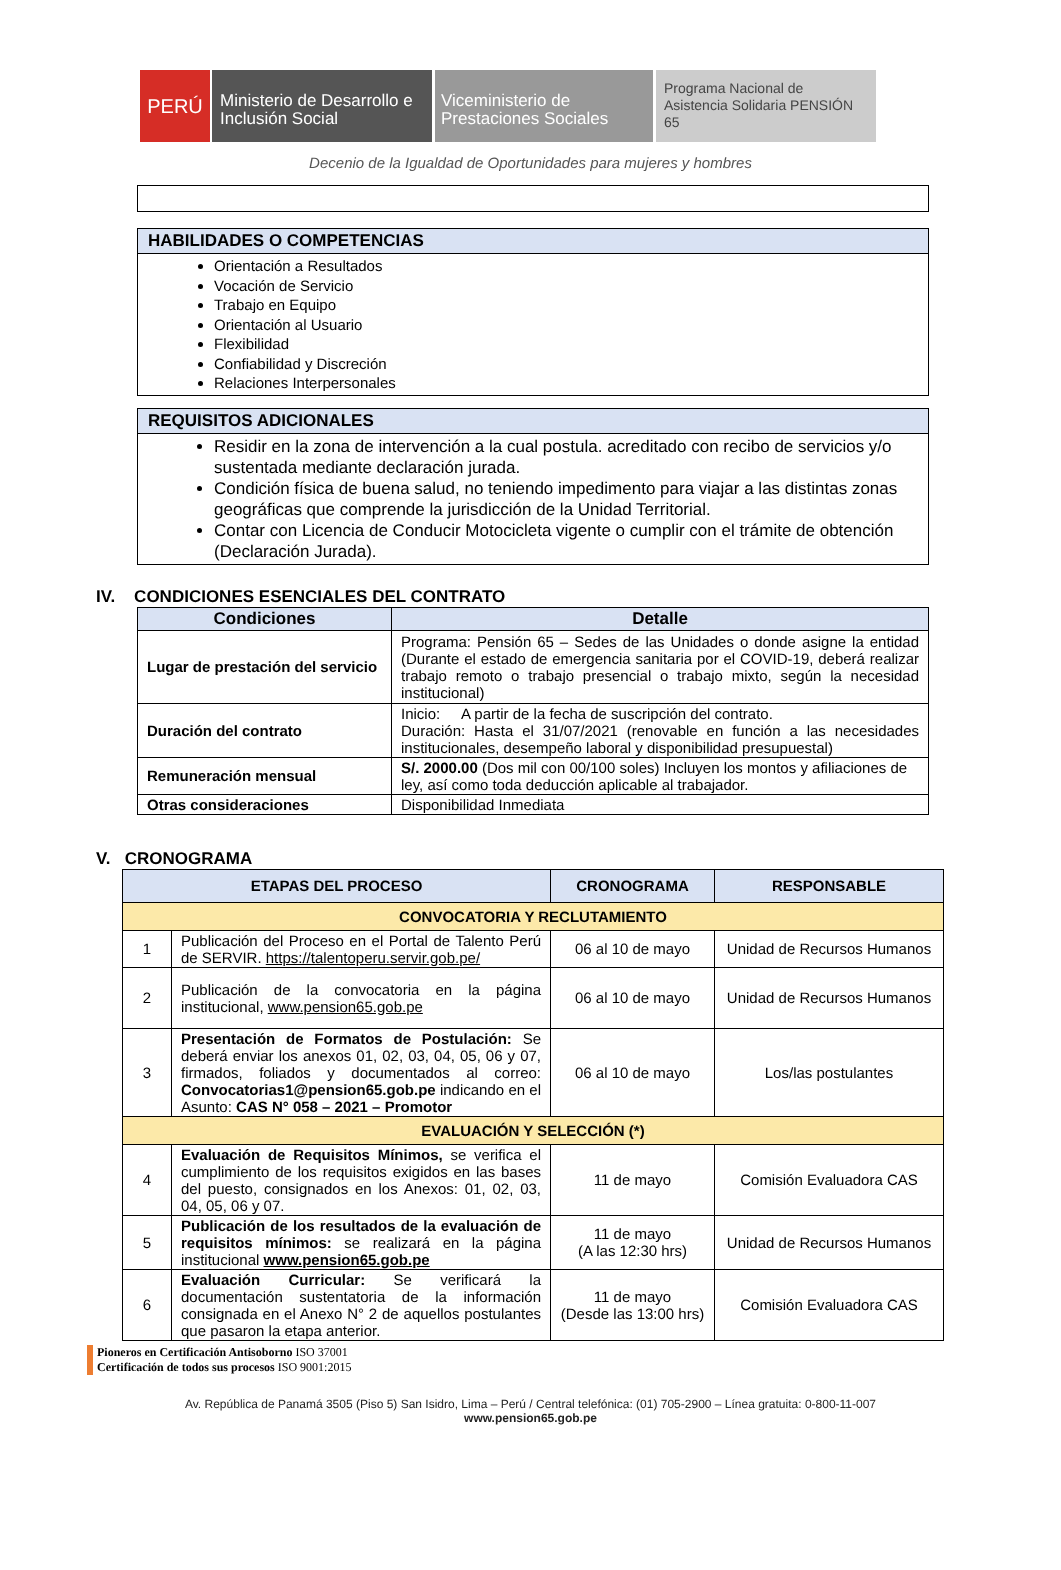PERÚ
Ministerio de Desarrollo e Inclusión Social
Viceministerio de Prestaciones Sociales
Programa Nacional de Asistencia Solidaria PENSIÓN 65
Decenio de la Igualdad de Oportunidades para mujeres y hombres
HABILIDADES O COMPETENCIAS
Orientación a Resultados
Vocación de Servicio
Trabajo en Equipo
Orientación al Usuario
Flexibilidad
Confiabilidad y Discreción
Relaciones Interpersonales
REQUISITOS ADICIONALES
Residir en la zona de intervención a la cual postula. acreditado con recibo de servicios y/o sustentada mediante declaración jurada.
Condición física de buena salud, no teniendo impedimento para viajar a las distintas zonas geográficas que comprende la jurisdicción de la Unidad Territorial.
Contar con Licencia de Conducir Motocicleta vigente o cumplir con el trámite de obtención (Declaración Jurada).
IV. CONDICIONES ESENCIALES DEL CONTRATO
| Condiciones | Detalle |
| --- | --- |
| Lugar de prestación del servicio | Programa: Pensión 65 – Sedes de las Unidades o donde asigne la entidad (Durante el estado de emergencia sanitaria por el COVID-19, deberá realizar trabajo remoto o trabajo presencial o trabajo mixto, según la necesidad institucional) |
| Duración del contrato | Inicio: A partir de la fecha de suscripción del contrato. Duración: Hasta el 31/07/2021 (renovable en función a las necesidades institucionales, desempeño laboral y disponibilidad presupuestal) |
| Remuneración mensual | S/. 2000.00 (Dos mil con 00/100 soles) Incluyen los montos y afiliaciones de ley, así como toda deducción aplicable al trabajador. |
| Otras consideraciones | Disponibilidad Inmediata |
V. CRONOGRAMA
| ETAPAS DEL PROCESO | | CRONOGRAMA | RESPONSABLE |
| --- | --- | --- | --- |
| CONVOCATORIA Y RECLUTAMIENTO | | | |
| 1 | Publicación del Proceso en el Portal de Talento Perú de SERVIR. https://talentoperu.servir.gob.pe/ | 06 al 10 de mayo | Unidad de Recursos Humanos |
| 2 | Publicación de la convocatoria en la página institucional, www.pension65.gob.pe | 06 al 10 de mayo | Unidad de Recursos Humanos |
| 3 | Presentación de Formatos de Postulación: Se deberá enviar los anexos 01, 02, 03, 04, 05, 06 y 07, firmados, foliados y documentados al correo: Convocatorias1@pension65.gob.pe indicando en el Asunto: CAS N° 058 – 2021 – Promotor | 06 al 10 de mayo | Los/las postulantes |
| EVALUACIÓN Y SELECCIÓN (*) | | | |
| 4 | Evaluación de Requisitos Mínimos, se verifica el cumplimiento de los requisitos exigidos en las bases del puesto, consignados en los Anexos: 01, 02, 03, 04, 05, 06 y 07. | 11 de mayo | Comisión Evaluadora CAS |
| 5 | Publicación de los resultados de la evaluación de requisitos mínimos: se realizará en la página institucional www.pension65.gob.pe | 11 de mayo (A las 12:30 hrs) | Unidad de Recursos Humanos |
| 6 | Evaluación Curricular: Se verificará la documentación sustentatoria de la información consignada en el Anexo N° 2 de aquellos postulantes que pasaron la etapa anterior. | 11 de mayo (Desde las 13:00 hrs) | Comisión Evaluadora CAS |
Pioneros en Certificación Antisoborno ISO 37001
Certificación de todos sus procesos ISO 9001:2015
Av. República de Panamá 3505 (Piso 5) San Isidro, Lima – Perú / Central telefónica: (01) 705-2900 – Línea gratuita: 0-800-11-007
www.pension65.gob.pe